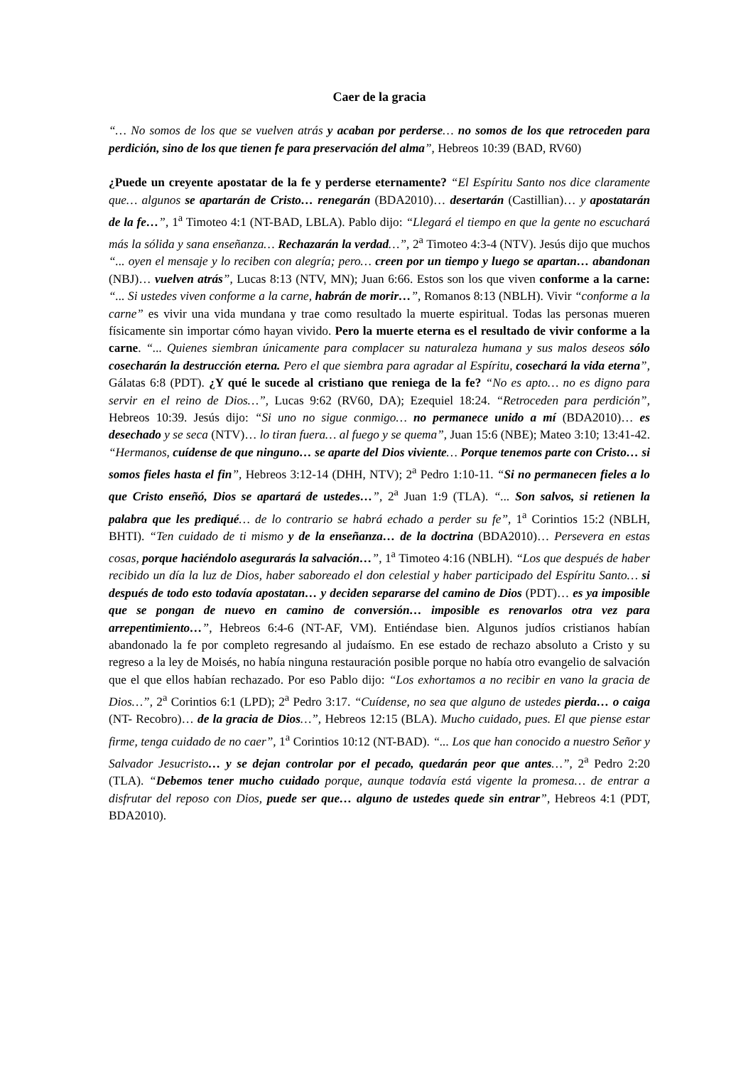Caer de la gracia
“… No somos de los que se vuelven atrás y acaban por perderse… no somos de los que retroceden para perdición, sino de los que tienen fe para preservación del alma”, Hebreos 10:39 (BAD, RV60)
¿Puede un creyente apostatar de la fe y perderse eternamente? “El Espíritu Santo nos dice claramente que… algunos se apartarán de Cristo… renegarán (BDA2010)… desertarán (Castillian)… y apostatarán de la fe…”, 1<sup>a</sup> Timoteo 4:1 (NT-BAD, LBLA). Pablo dijo: “Llegará el tiempo en que la gente no escuchará más la sólida y sana enseñanza… Rechazarán la verdad…”, 2<sup>a</sup> Timoteo 4:3-4 (NTV). Jesús dijo que muchos “... oyen el mensaje y lo reciben con alegría; pero… creen por un tiempo y luego se apartan… abandonan (NBJ)… vuelven atrás”, Lucas 8:13 (NTV, MN); Juan 6:66. Estos son los que viven conforme a la carne: “... Si ustedes viven conforme a la carne, habrán de morir…”, Romanos 8:13 (NBLH). Vivir “conforme a la carne” es vivir una vida mundana y trae como resultado la muerte espiritual. Todas las personas mueren físicamente sin importar cómo hayan vivido. Pero la muerte eterna es el resultado de vivir conforme a la carne. “... Quienes siembran únicamente para complacer su naturaleza humana y sus malos deseos sólo cosecharán la destrucción eterna. Pero el que siembra para agradar al Espíritu, cosechará la vida eterna”, Gálatas 6:8 (PDT). ¿Y qué le sucede al cristiano que reniega de la fe? “No es apto… no es digno para servir en el reino de Dios…”, Lucas 9:62 (RV60, DA); Ezequiel 18:24. “Retroceden para perdición”, Hebreos 10:39. Jesús dijo: “Si uno no sigue conmigo… no permanece unido a mí (BDA2010)… es desechado y se seca (NTV)… lo tiran fuera… al fuego y se quema”, Juan 15:6 (NBE); Mateo 3:10; 13:41-42. “Hermanos, cuídense de que ninguno… se aparte del Dios viviente… Porque tenemos parte con Cristo… si somos fieles hasta el fin”, Hebreos 3:12-14 (DHH, NTV); 2<sup>a</sup> Pedro 1:10-11. “Si no permanecen fieles a lo que Cristo enseñó, Dios se apartará de ustedes…”, 2<sup>a</sup> Juan 1:9 (TLA). “... Son salvos, si retienen la palabra que les prediqué… de lo contrario se habrá echado a perder su fe”, 1<sup>a</sup> Corintios 15:2 (NBLH, BHTI). “Ten cuidado de ti mismo y de la enseñanza… de la doctrina (BDA2010)… Persevera en estas cosas, porque haciéndolo asegurarás la salvación…”, 1<sup>a</sup> Timoteo 4:16 (NBLH). “Los que después de haber recibido un día la luz de Dios, haber saboreado el don celestial y haber participado del Espíritu Santo… si después de todo esto todavía apostatan… y deciden separarse del camino de Dios (PDT)… es ya imposible que se pongan de nuevo en camino de conversión… imposible es renovarlos otra vez para arrepentimiento…”, Hebreos 6:4-6 (NT-AF, VM). Entiéndase bien. Algunos judíos cristianos habían abandonado la fe por completo regresando al judaísmo. En ese estado de rechazo absoluto a Cristo y su regreso a la ley de Moisés, no había ninguna restauración posible porque no había otro evangelio de salvación que el que ellos habían rechazado. Por eso Pablo dijo: “Los exhortamos a no recibir en vano la gracia de Dios…”, 2<sup>a</sup> Corintios 6:1 (LPD); 2<sup>a</sup> Pedro 3:17. “Cuídense, no sea que alguno de ustedes pierda… o caiga (NT- Recobro)… de la gracia de Dios…”, Hebreos 12:15 (BLA). Mucho cuidado, pues. El que piense estar firme, tenga cuidado de no caer”, 1<sup>a</sup> Corintios 10:12 (NT-BAD). “... Los que han conocido a nuestro Señor y Salvador Jesucristo… y se dejan controlar por el pecado, quedarán peor que antes…”, 2<sup>a</sup> Pedro 2:20 (TLA). “Debemos tener mucho cuidado porque, aunque todavía está vigente la promesa… de entrar a disfrutar del reposo con Dios, puede ser que… alguno de ustedes quede sin entrar”, Hebreos 4:1 (PDT, BDA2010).